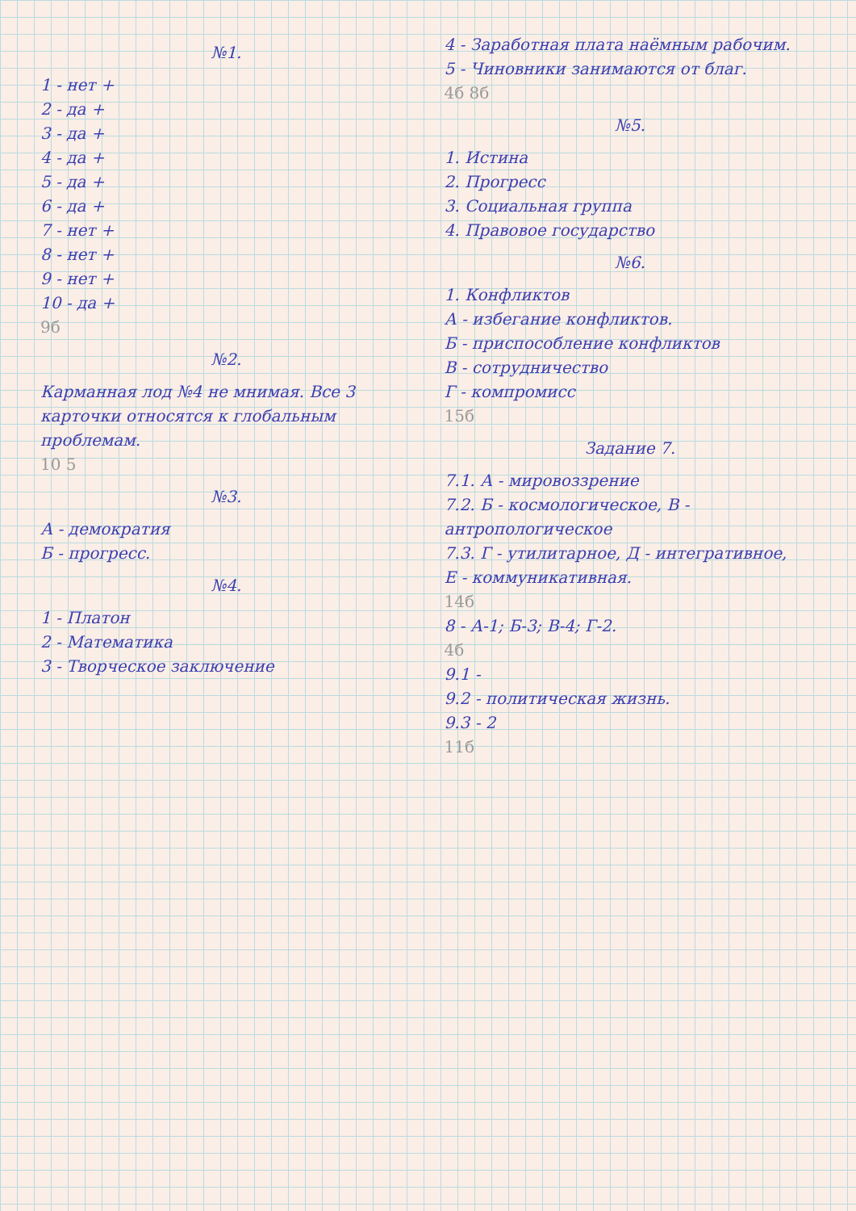№1.
1 - нет +
2 - да +
3 - да +
4 - да +
5 - да +
6 - да +
7 - нет +
8 - нет +
9 - нет +
10 - да +
9б
№2.
Карманная лод №4 не мнимая. Все 3 карточки относятся к глобальным проблемам.
10 5
№3.
А - демократия
Б - прогресс.
№4.
1 - Платон
2 - Математика
3 - Творческое заключение
4 - Заработная плата наёмным рабочим.
5 - Чиновники занимаются от благ.
4б 8б
№5.
1. Истина
2. Прогресс
3. Социальная группа
4. Правовое государство
№6.
1. Конфликтов
А - избегание конфликтов.
Б - приспособление конфликтов
В - сотрудничество
Г - компромисс
15б
Задание 7.
7.1. А - мировоззрение
7.2. Б - космологическое, В - антропологическое
7.3. Г - утилитарное, Д - интегративное,
Е - коммуникативная.
14б
8 - А-1; Б-3; В-4; Г-2.
4б
9.1 -
9.2 - политическая жизнь.
9.3 - 2
11б